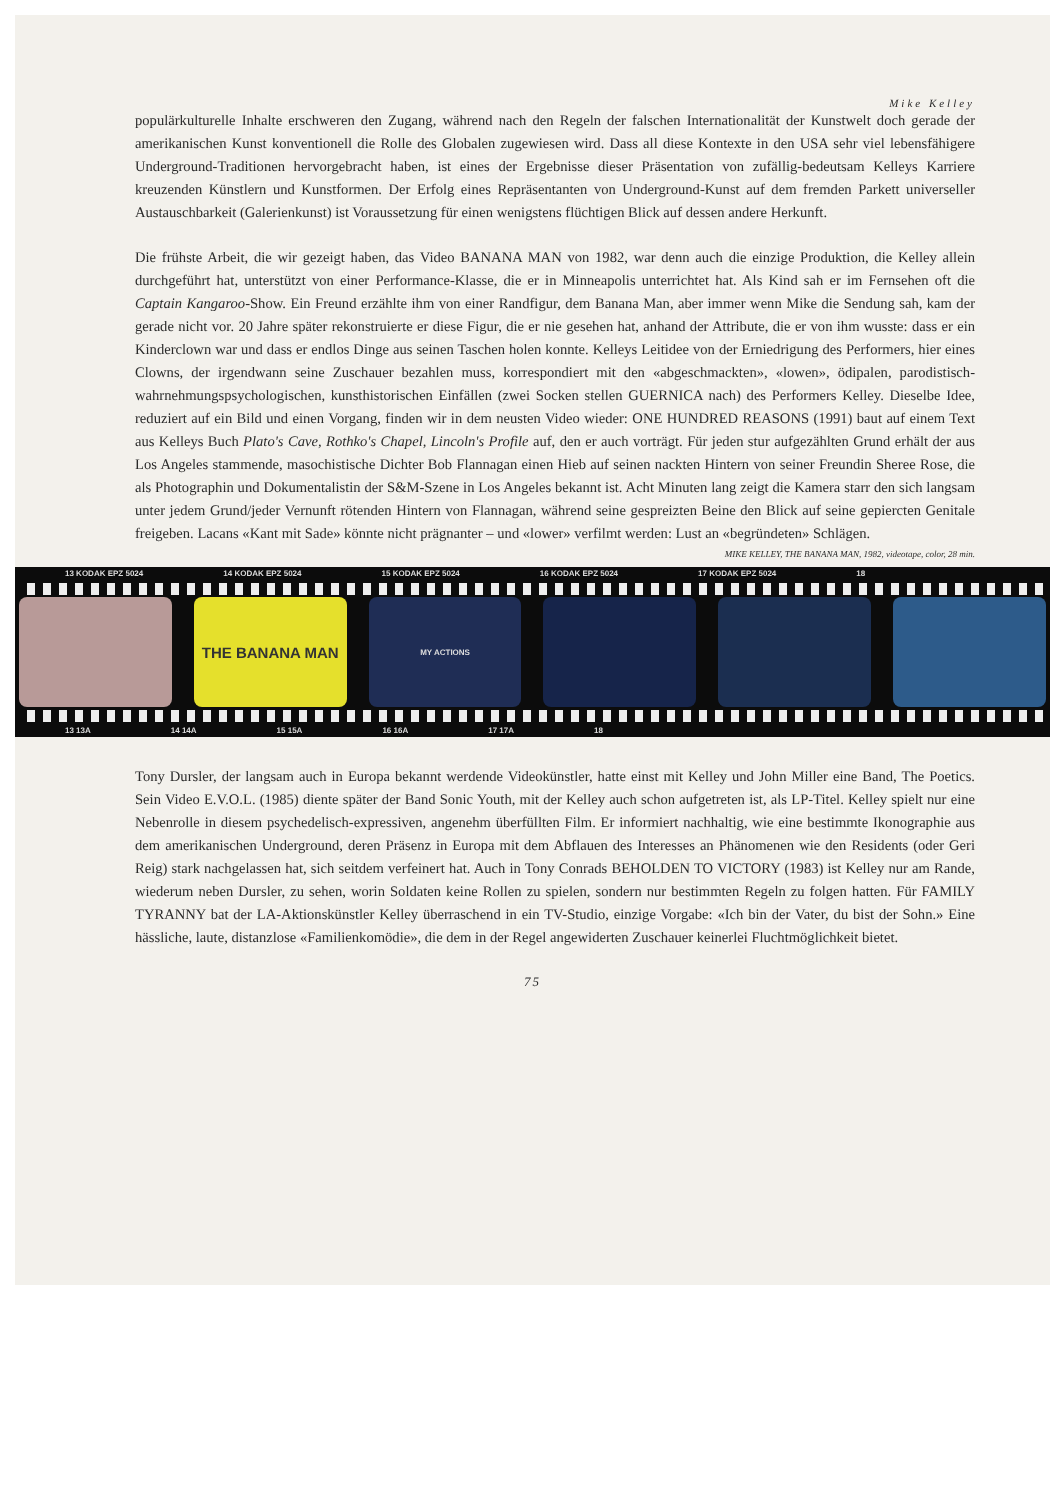Mike Kelley
populärkulturelle Inhalte erschweren den Zugang, während nach den Regeln der falschen Internationalität der Kunstwelt doch gerade der amerikanischen Kunst konventionell die Rolle des Globalen zugewiesen wird. Dass all diese Kontexte in den USA sehr viel lebensfähigere Underground-Traditionen hervorgebracht haben, ist eines der Ergebnisse dieser Präsentation von zufällig-bedeutsam Kelleys Karriere kreuzenden Künstlern und Kunstformen. Der Erfolg eines Repräsentanten von Underground-Kunst auf dem fremden Parkett universeller Austauschbarkeit (Galerienkunst) ist Voraussetzung für einen wenigstens flüchtigen Blick auf dessen andere Herkunft.
Die frühste Arbeit, die wir gezeigt haben, das Video BANANA MAN von 1982, war denn auch die einzige Produktion, die Kelley allein durchgeführt hat, unterstützt von einer Performance-Klasse, die er in Minneapolis unterrichtet hat. Als Kind sah er im Fernsehen oft die Captain Kangaroo-Show. Ein Freund erzählte ihm von einer Randfigur, dem Banana Man, aber immer wenn Mike die Sendung sah, kam der gerade nicht vor. 20 Jahre später rekonstruierte er diese Figur, die er nie gesehen hat, anhand der Attribute, die er von ihm wusste: dass er ein Kinderclown war und dass er endlos Dinge aus seinen Taschen holen konnte. Kelleys Leitidee von der Erniedrigung des Performers, hier eines Clowns, der irgendwann seine Zuschauer bezahlen muss, korrespondiert mit den «abgeschmackten», «lowen», ödipalen, parodistisch-wahrnehmungspsychologischen, kunsthistorischen Einfällen (zwei Socken stellen GUERNICA nach) des Performers Kelley. Dieselbe Idee, reduziert auf ein Bild und einen Vorgang, finden wir in dem neusten Video wieder: ONE HUNDRED REASONS (1991) baut auf einem Text aus Kelleys Buch Plato's Cave, Rothko's Chapel, Lincoln's Profile auf, den er auch vorträgt. Für jeden stur aufgezählten Grund erhält der aus Los Angeles stammende, masochistische Dichter Bob Flannagan einen Hieb auf seinen nackten Hintern von seiner Freundin Sheree Rose, die als Photographin und Dokumentalistin der S&M-Szene in Los Angeles bekannt ist. Acht Minuten lang zeigt die Kamera starr den sich langsam unter jedem Grund/jeder Vernunft rötenden Hintern von Flannagan, während seine gespreizten Beine den Blick auf seine gepiercten Genitale freigeben. Lacans «Kant mit Sade» könnte nicht prägnanter – und «lower» verfilmt werden: Lust an «begründeten» Schlägen.
MIKE KELLEY, THE BANANA MAN, 1982, videotape, color, 28 min.
13 KODAK EPZ 5024 14 KODAK EPZ 5024 15 KODAK EPZ 5024 16 KODAK EPZ 5024 17 KODAK EPZ 5024 18
THE BANANA MAN
MY ACTIONS
13 13A 14 14A 15 15A 16 16A 17 17A 18
Tony Dursler, der langsam auch in Europa bekannt werdende Videokünstler, hatte einst mit Kelley und John Miller eine Band, The Poetics. Sein Video E.V.O.L. (1985) diente später der Band Sonic Youth, mit der Kelley auch schon aufgetreten ist, als LP-Titel. Kelley spielt nur eine Nebenrolle in diesem psychedelisch-expressiven, angenehm überfüllten Film. Er informiert nachhaltig, wie eine bestimmte Ikonographie aus dem amerikanischen Underground, deren Präsenz in Europa mit dem Abflauen des Interesses an Phänomenen wie den Residents (oder Geri Reig) stark nachgelassen hat, sich seitdem verfeinert hat. Auch in Tony Conrads BEHOLDEN TO VICTORY (1983) ist Kelley nur am Rande, wiederum neben Dursler, zu sehen, worin Soldaten keine Rollen zu spielen, sondern nur bestimmten Regeln zu folgen hatten. Für FAMILY TYRANNY bat der LA-Aktionskünstler Kelley überraschend in ein TV-Studio, einzige Vorgabe: «Ich bin der Vater, du bist der Sohn.» Eine hässliche, laute, distanzlose «Familienkomödie», die dem in der Regel angewiderten Zuschauer keinerlei Fluchtmöglichkeit bietet.
75